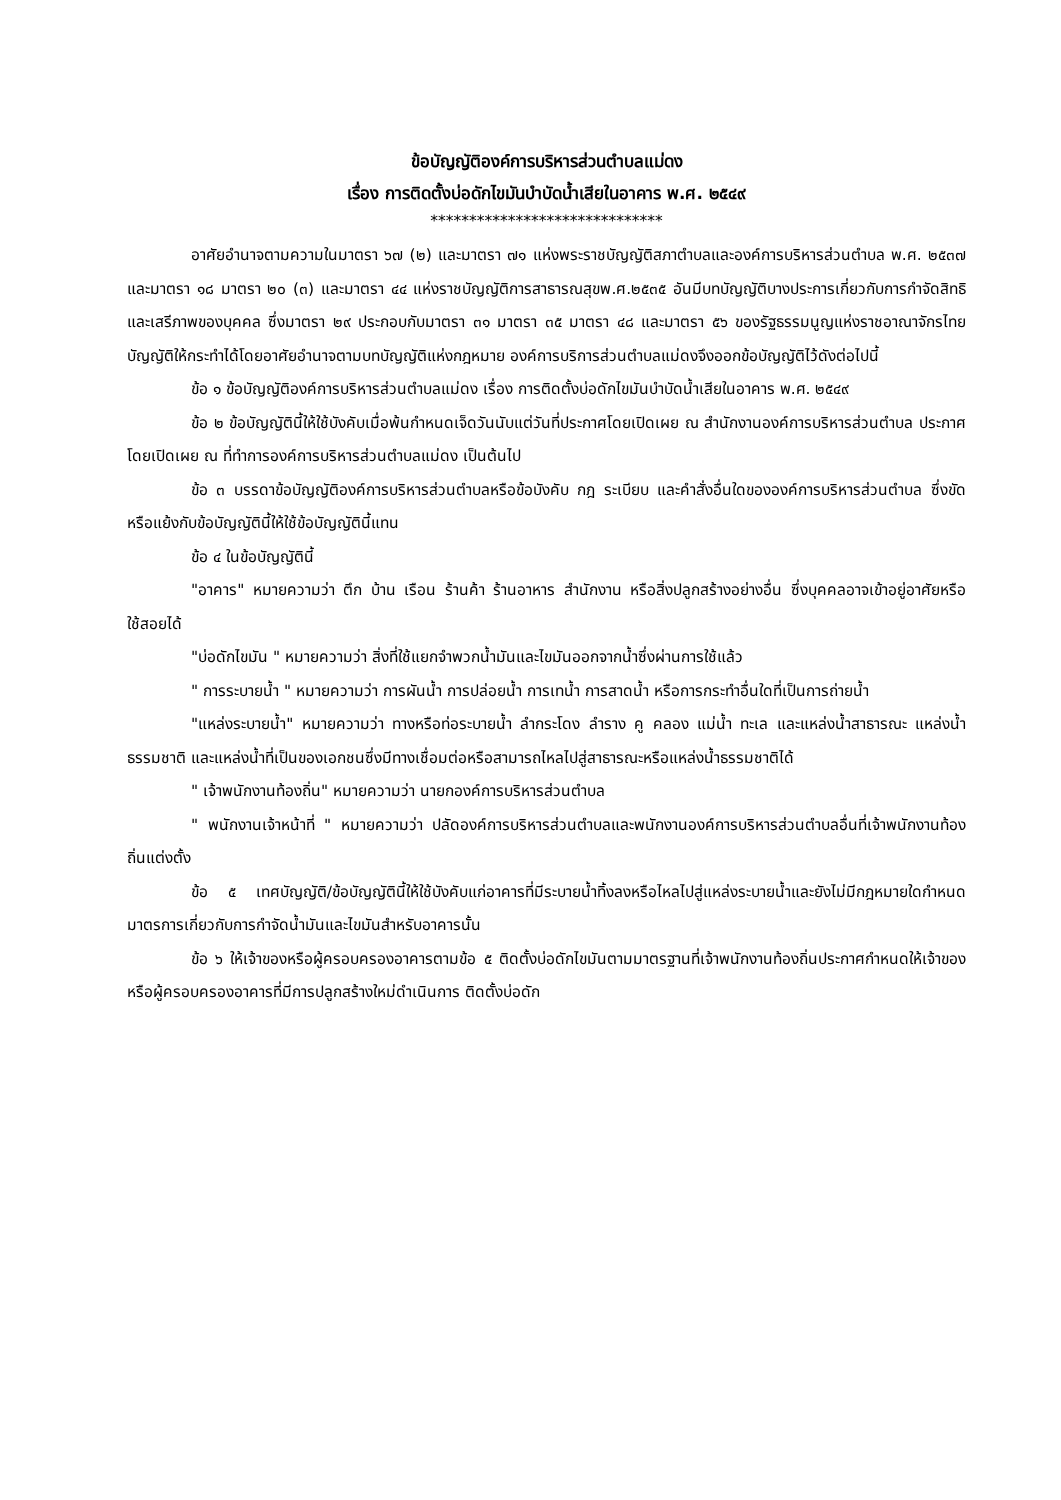ข้อบัญญัติองค์การบริหารส่วนตำบลแม่ดง
เรื่อง การติดตั้งบ่อดักไขมันบำบัดน้ำเสียในอาคาร พ.ศ. ๒๕๔๙
******************************
อาศัยอำนาจตามความในมาตรา ๖๗ (๒) และมาตรา ๗๑ แห่งพระราชบัญญัติสภาตำบลและองค์การบริหารส่วนตำบล พ.ศ. ๒๕๓๗ และมาตรา ๑๘ มาตรา ๒๐ (๓) และมาตรา ๔๔ แห่งราชบัญญัติการสาธารณสุขพ.ศ.๒๕๓๕ อันมีบทบัญญัติบางประการเกี่ยวกับการกำจัดสิทธิและเสรีภาพของบุคคล ซึ่งมาตรา ๒๙ ประกอบกับมาตรา ๓๑ มาตรา ๓๕ มาตรา ๔๘ และมาตรา ๕๖ ของรัฐธรรมนูญแห่งราชอาณาจักรไทยบัญญัติให้กระทำได้โดยอาศัยอำนาจตามบทบัญญัติแห่งกฎหมาย องค์การบริการส่วนตำบลแม่ดงจึงออกข้อบัญญัติไว้ดังต่อไปนี้
ข้อ ๑ ข้อบัญญัติองค์การบริหารส่วนตำบลแม่ดง เรื่อง การติดตั้งบ่อดักไขมันบำบัดน้ำเสียในอาคาร พ.ศ. ๒๕๔๙
ข้อ ๒ ข้อบัญญัตินี้ให้ใช้บังคับเมื่อพ้นกำหนดเจ็ดวันนับแต่วันที่ประกาศโดยเปิดเผย ณ สำนักงานองค์การบริหารส่วนตำบล ประกาศโดยเปิดเผย ณ ที่ทำการองค์การบริหารส่วนตำบลแม่ดง เป็นต้นไป
ข้อ ๓ บรรดาข้อบัญญัติองค์การบริหารส่วนตำบลหรือข้อบังคับ กฎ ระเบียบ และคำสั่งอื่นใดขององค์การบริหารส่วนตำบล ซึ่งขัดหรือแย้งกับข้อบัญญัตินี้ให้ใช้ข้อบัญญัตินี้แทน
ข้อ ๔ ในข้อบัญญัตินี้
"อาคาร" หมายความว่า ตึก บ้าน เรือน ร้านค้า ร้านอาหาร สำนักงาน หรือสิ่งปลูกสร้างอย่างอื่น ซึ่งบุคคลอาจเข้าอยู่อาศัยหรือใช้สอยได้
"บ่อดักไขมัน " หมายความว่า สิ่งที่ใช้แยกจำพวกน้ำมันและไขมันออกจากน้ำซึ่งผ่านการใช้แล้ว
" การระบายน้ำ " หมายความว่า การผันน้ำ การปล่อยน้ำ การเทน้ำ การสาดน้ำ หรือการกระทำอื่นใดที่เป็นการถ่ายน้ำ
"แหล่งระบายน้ำ" หมายความว่า ทางหรือท่อระบายน้ำ ลำกระโดง ลำราง คู คลอง แม่น้ำ ทะเล และแหล่งน้ำสาธารณะ แหล่งน้ำธรรมชาติ และแหล่งน้ำที่เป็นของเอกชนซึ่งมีทางเชื่อมต่อหรือสามารถไหลไปสู่สาธารณะหรือแหล่งน้ำธรรมชาติได้
" เจ้าพนักงานท้องถิ่น" หมายความว่า นายกองค์การบริหารส่วนตำบล
" พนักงานเจ้าหน้าที่ " หมายความว่า ปลัดองค์การบริหารส่วนตำบลและพนักงานองค์การบริหารส่วนตำบลอื่นที่เจ้าพนักงานท้องถิ่นแต่งตั้ง
ข้อ ๕ เทศบัญญัติ/ข้อบัญญัตินี้ให้ใช้บังคับแก่อาคารที่มีระบายน้ำทิ้งลงหรือไหลไปสู่แหล่งระบายน้ำและยังไม่มีกฎหมายใดกำหนดมาตรการเกี่ยวกับการกำจัดน้ำมันและไขมันสำหรับอาคารนั้น
ข้อ ๖ ให้เจ้าของหรือผู้ครอบครองอาคารตามข้อ ๕ ติดตั้งบ่อดักไขมันตามมาตรฐานที่เจ้าพนักงานท้องถิ่นประกาศกำหนดให้เจ้าของหรือผู้ครอบครองอาคารที่มีการปลูกสร้างใหม่ดำเนินการ ติดตั้งบ่อดัก